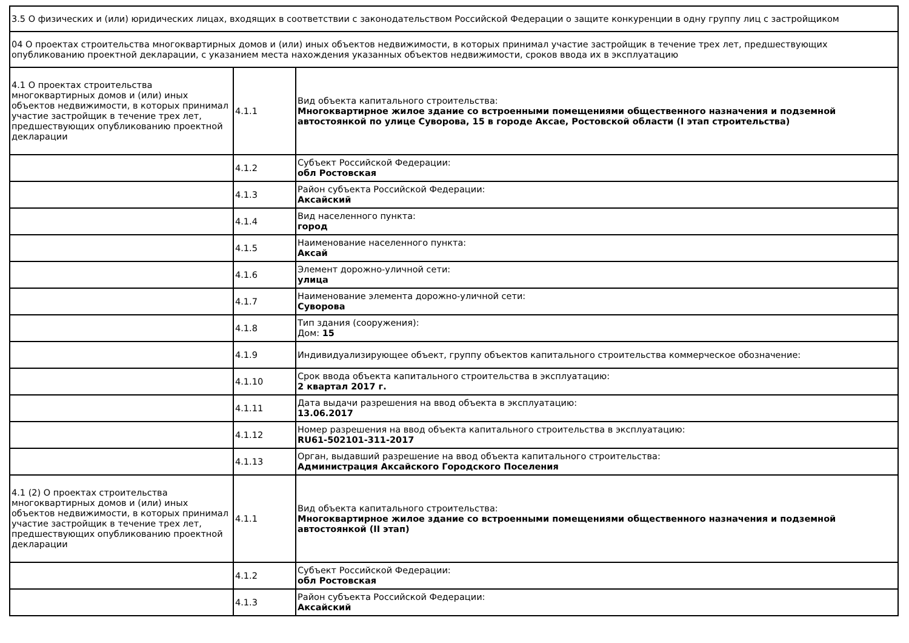| 3.5 О физических и (или) юридических лицах, входящих в соответствии с законодательством Российской Федерации о защите конкуренции в одну группу лиц с застройщиком | | |
| 04 О проектах строительства многоквартирных домов и (или) иных объектов недвижимости, в которых принимал участие застройщик в течение трех лет, предшествующих опубликованию проектной декларации, с указанием места нахождения указанных объектов недвижимости, сроков ввода их в эксплуатацию | | |
| 4.1 О проектах строительства многоквартирных домов и (или) иных объектов недвижимости, в которых принимал участие застройщик в течение трех лет, предшествующих опубликованию проектной декларации | 4.1.1 | Вид объекта капитального строительства: Многоквартирное жилое здание со встроенными помещениями общественного назначения и подземной автостоянкой по улице Суворова, 15 в городе Аксае, Ростовской области (I этап строительства) |
| | 4.1.2 | Субъект Российской Федерации: обл Ростовская |
| | 4.1.3 | Район субъекта Российской Федерации: Аксайский |
| | 4.1.4 | Вид населенного пункта: город |
| | 4.1.5 | Наименование населенного пункта: Аксай |
| | 4.1.6 | Элемент дорожно-уличной сети: улица |
| | 4.1.7 | Наименование элемента дорожно-уличной сети: Суворова |
| | 4.1.8 | Тип здания (сооружения): Дом: 15 |
| | 4.1.9 | Индивидуализирующее объект, группу объектов капитального строительства коммерческое обозначение: |
| | 4.1.10 | Срок ввода объекта капитального строительства в эксплуатацию: 2 квартал 2017 г. |
| | 4.1.11 | Дата выдачи разрешения на ввод объекта в эксплуатацию: 13.06.2017 |
| | 4.1.12 | Номер разрешения на ввод объекта капитального строительства в эксплуатацию: RU61-502101-311-2017 |
| | 4.1.13 | Орган, выдавший разрешение на ввод объекта капитального строительства: Администрация Аксайского Городского Поселения |
| 4.1 (2) О проектах строительства многоквартирных домов и (или) иных объектов недвижимости, в которых принимал участие застройщик в течение трех лет, предшествующих опубликованию проектной декларации | 4.1.1 | Вид объекта капитального строительства: Многоквартирное жилое здание со встроенными помещениями общественного назначения и подземной автостоянкой (II этап) |
| | 4.1.2 | Субъект Российской Федерации: обл Ростовская |
| | 4.1.3 | Район субъекта Российской Федерации: Аксайский |